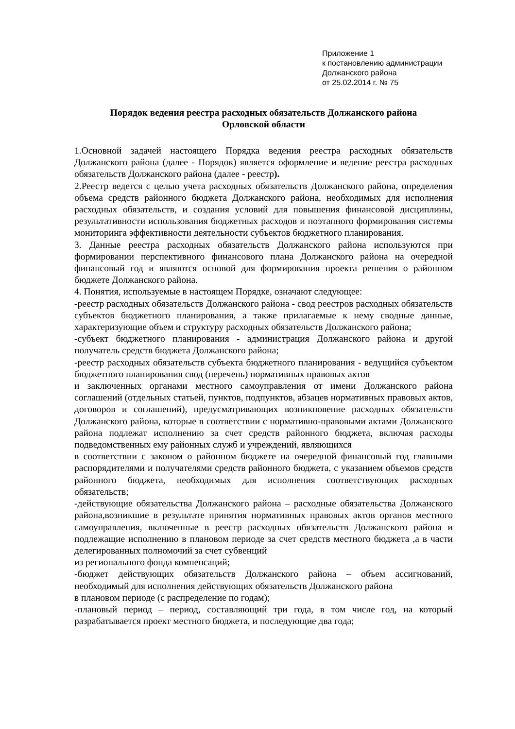Приложение 1
к постановлению администрации
Должанского района
от 25.02.2014 г. № 75
Порядок ведения реестра расходных обязательств Должанского района
Орловской области
1.Основной задачей настоящего Порядка ведения реестра расходных обязательств Должанского района (далее - Порядок) является оформление и ведение реестра расходных обязательств Должанского района (далее - реестр).
2.Реестр ведется с целью учета расходных обязательств Должанского района, определения объема средств районного бюджета Должанского района, необходимых для исполнения расходных обязательств, и создания условий для повышения финансовой дисциплины, результативности использования бюджетных расходов и поэтапного формирования системы мониторинга эффективности деятельности субъектов бюджетного планирования.
3. Данные реестра расходных обязательств Должанского района используются при формировании перспективного финансового плана Должанского района на очередной финансовый год и являются основой для формирования проекта решения о районном бюджете Должанского района.
4. Понятия, используемые в настоящем Порядке, означают следующее:
-реестр расходных обязательств Должанского района - свод реестров расходных обязательств субъектов бюджетного планирования, а также прилагаемые к нему сводные данные, характеризующие объем и структуру расходных обязательств Должанского района;
-субъект бюджетного планирования - администрация Должанского района и другой получатель средств бюджета Должанского района;
-реестр расходных обязательств субъекта бюджетного планирования - ведущийся субъектом бюджетного планирования свод (перечень) нормативных правовых актов
и заключенных органами местного самоуправления от имени Должанского района соглашений (отдельных статьей, пунктов, подпунктов, абзацев нормативных правовых актов, договоров и соглашений), предусматривающих возникновение расходных обязательств Должанского района, которые в соответствии с нормативно-правовыми актами Должанского района подлежат исполнению за счет средств районного бюджета, включая расходы подведомственных ему районных служб и учреждений, являющихся
в соответствии с законом о районном бюджете на очередной финансовый год главными распорядителями и получателями средств районного бюджета, с указанием объемов средств районного бюджета, необходимых для исполнения соответствующих расходных обязательств;
-действующие обязательства Должанского района – расходные обязательства Должанского района,возникшие в результате принятия нормативных правовых актов органов местного самоуправления, включенные в реестр расходных обязательств Должанского района и подлежащие исполнению в плановом периоде за счет средств местного бюджета ,а в части делегированных полномочий за счет субвенций
из регионального фонда компенсаций;
-бюджет действующих обязательств Должанского района – объем ассигнований, необходимый для исполнения действующих обязательств Должанского района
в плановом периоде (с распределение по годам);
-плановый период – период, составляющий три года, в том числе год, на который разрабатывается проект местного бюджета, и последующие два года;